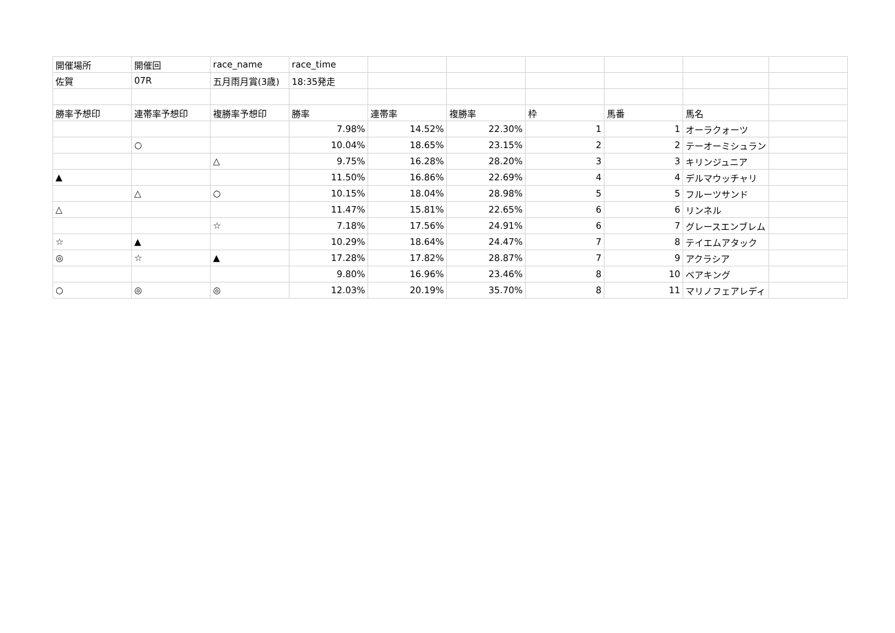| 開催場所 | 開催回 | race_name | race_time | | | | | | |
| 佐賀 | 07R | 五月雨月賞(3歳) | 18:35発走 | | | | | | |
| 勝率予想印 | 連帯率予想印 | 複勝率予想印 | 勝率 | 連帯率 | 複勝率 | 枠 | 馬番 | 馬名 | |
| | | | 7.98% | 14.52% | 22.30% | 1 | 1 | オーラクォーツ | |
| | ○ | | 10.04% | 18.65% | 23.15% | 2 | 2 | テーオーミシュラン | |
| | | △ | 9.75% | 16.28% | 28.20% | 3 | 3 | キリンジュニア | |
| ▲ | | | 11.50% | 16.86% | 22.69% | 4 | 4 | デルマウッチャリ | |
| | △ | ○ | 10.15% | 18.04% | 28.98% | 5 | 5 | フルーツサンド | |
| △ | | | 11.47% | 15.81% | 22.65% | 6 | 6 | リンネル | |
| | | ☆ | 7.18% | 17.56% | 24.91% | 6 | 7 | グレースエンブレム | |
| ☆ | ▲ | | 10.29% | 18.64% | 24.47% | 7 | 8 | テイエムアタック | |
| ◎ | ☆ | ▲ | 17.28% | 17.82% | 28.87% | 7 | 9 | アクラシア | |
| | | | 9.80% | 16.96% | 23.46% | 8 | 10 | ベアキング | |
| ○ | ◎ | ◎ | 12.03% | 20.19% | 35.70% | 8 | 11 | マリノフェアレディ | |